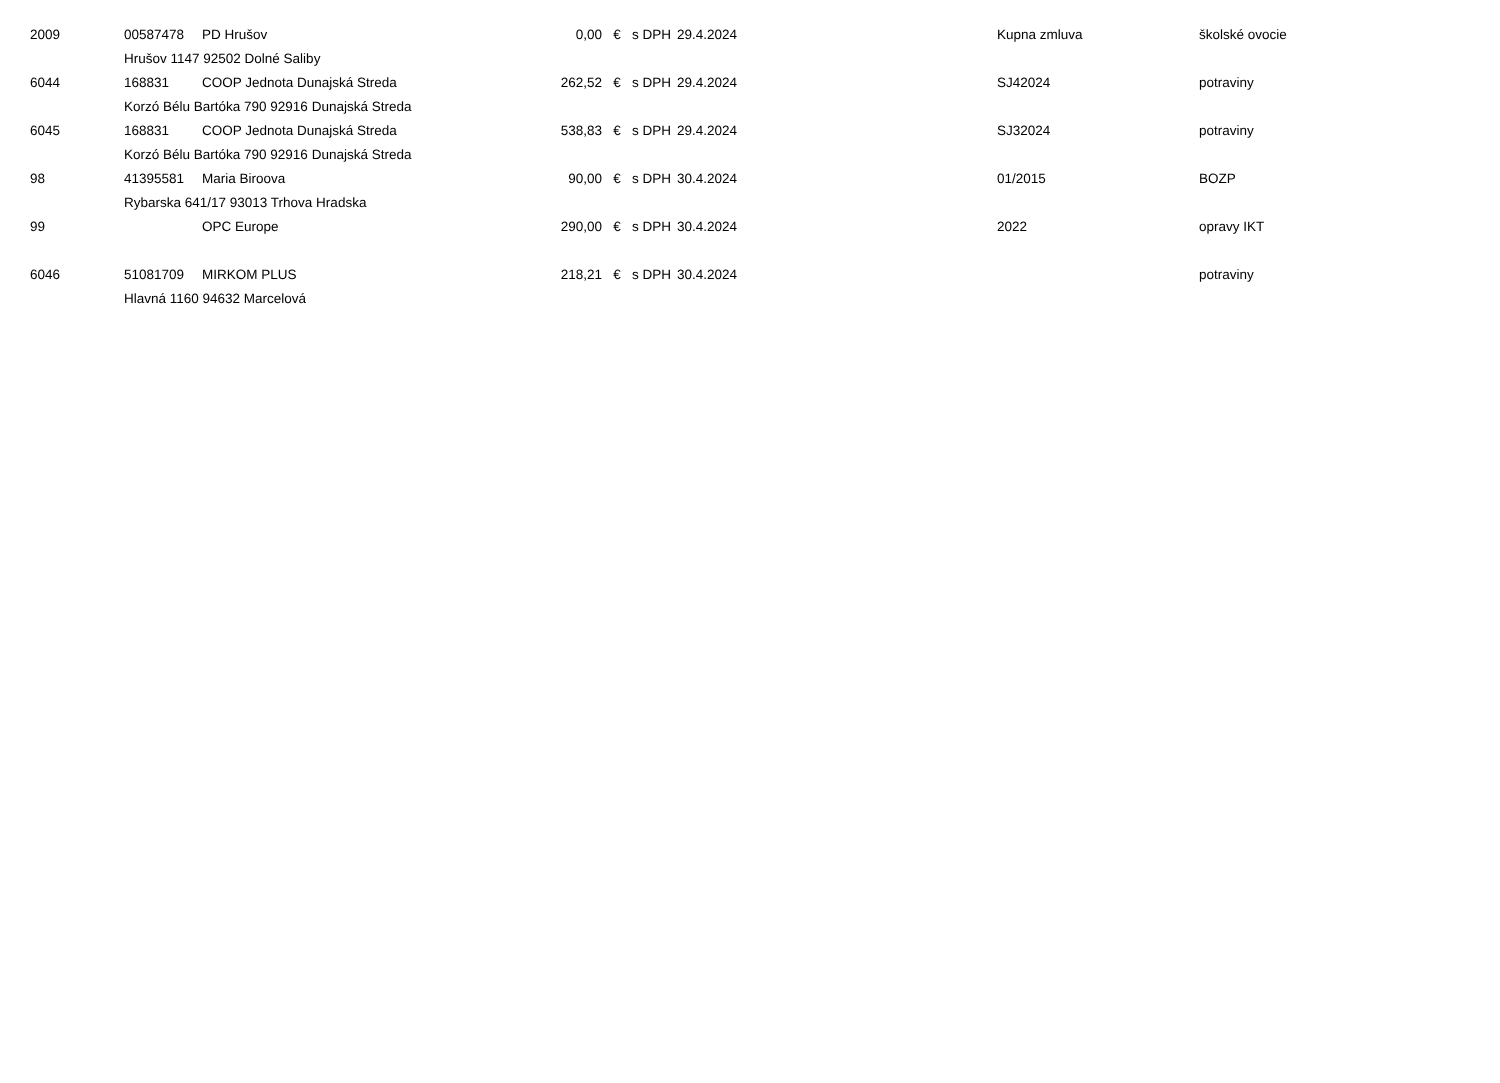| 2009 | 00587478 | PD Hrušov | 0,00 | € | s DPH | 29.4.2024 | Kupna zmluva | školské ovocie |
| | Hrušov 1147 92502 Dolné Saliby | | | | | | | |
| 6044 | 168831 | COOP Jednota Dunajská Streda | 262,52 | € | s DPH | 29.4.2024 | SJ42024 | potraviny |
| | Korzó Bélu Bartóka 790 92916 Dunajská Streda | | | | | | | |
| 6045 | 168831 | COOP Jednota Dunajská Streda | 538,83 | € | s DPH | 29.4.2024 | SJ32024 | potraviny |
| | Korzó Bélu Bartóka 790 92916 Dunajská Streda | | | | | | | |
| 98 | 41395581 | Maria Biroova | 90,00 | € | s DPH | 30.4.2024 | 01/2015 | BOZP |
| | Rybarska 641/17 93013 Trhova Hradska | | | | | | | |
| 99 | | OPC Europe | 290,00 | € | s DPH | 30.4.2024 | 2022 | opravy IKT |
| 6046 | 51081709 | MIRKOM PLUS | 218,21 | € | s DPH | 30.4.2024 | | potraviny |
| | Hlavná 1160 94632 Marcelová | | | | | | | |